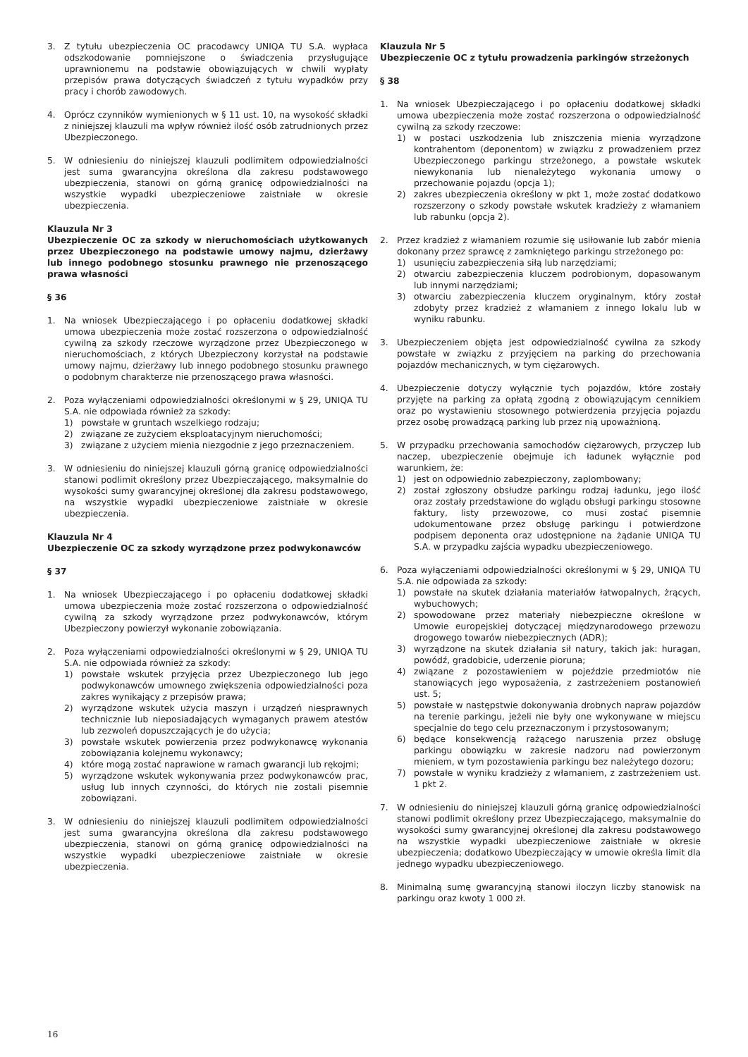3. Z tytułu ubezpieczenia OC pracodawcy UNIQA TU S.A. wypłaca odszkodowanie pomniejszone o świadczenia przysługujące uprawnionemu na podstawie obowiązujących w chwili wypłaty przepisów prawa dotyczących świadczeń z tytułu wypadków przy pracy i chorób zawodowych.
4. Oprócz czynników wymienionych w § 11 ust. 10, na wysokość składki z niniejszej klauzuli ma wpływ również ilość osób zatrudnionych przez Ubezpieczonego.
5. W odniesieniu do niniejszej klauzuli podlimitem odpowiedzialności jest suma gwarancyjna określona dla zakresu podstawowego ubezpieczenia, stanowi on górną granicę odpowiedzialności na wszystkie wypadki ubezpieczeniowe zaistniałe w okresie ubezpieczenia.
Klauzula Nr 3
Ubezpieczenie OC za szkody w nieruchomościach użytkowanych przez Ubezpieczonego na podstawie umowy najmu, dzierżawy lub innego podobnego stosunku prawnego nie przenoszącego prawa własności
§ 36
1. Na wniosek Ubezpieczającego i po opłaceniu dodatkowej składki umowa ubezpieczenia może zostać rozszerzona o odpowiedzialność cywilną za szkody rzeczowe wyrządzone przez Ubezpieczonego w nieruchomościach, z których Ubezpieczony korzystał na podstawie umowy najmu, dzierżawy lub innego podobnego stosunku prawnego o podobnym charakterze nie przenoszącego prawa własności.
2. Poza wyłączeniami odpowiedzialności określonymi w § 29, UNIQA TU S.A. nie odpowiada również za szkody:
1) powstałe w gruntach wszelkiego rodzaju;
2) związane ze zużyciem eksploatacyjnym nieruchomości;
3) związane z użyciem mienia niezgodnie z jego przeznaczeniem.
3. W odniesieniu do niniejszej klauzuli górną granicę odpowiedzialności stanowi podlimit określony przez Ubezpieczającego, maksymalnie do wysokości sumy gwarancyjnej określonej dla zakresu podstawowego, na wszystkie wypadki ubezpieczeniowe zaistniałe w okresie ubezpieczenia.
Klauzula Nr 4
Ubezpieczenie OC za szkody wyrządzone przez podwykonawców
§ 37
1. Na wniosek Ubezpieczającego i po opłaceniu dodatkowej składki umowa ubezpieczenia może zostać rozszerzona o odpowiedzialność cywilną za szkody wyrządzone przez podwykonawców, którym Ubezpieczony powierzył wykonanie zobowiązania.
2. Poza wyłączeniami odpowiedzialności określonymi w § 29, UNIQA TU S.A. nie odpowiada również za szkody:
1) powstałe wskutek przyjęcia przez Ubezpieczonego lub jego podwykonawców umownego zwiększenia odpowiedzialności poza zakres wynikający z przepisów prawa;
2) wyrządzone wskutek użycia maszyn i urządzeń niesprawnych technicznie lub nieposiadających wymaganych prawem atestów lub zezwoleń dopuszczających je do użycia;
3) powstałe wskutek powierzenia przez podwykonawcę wykonania zobowiązania kolejnemu wykonawcy;
4) które mogą zostać naprawione w ramach gwarancji lub rękojmi;
5) wyrządzone wskutek wykonywania przez podwykonawców prac, usług lub innych czynności, do których nie zostali pisemnie zobowiązani.
3. W odniesieniu do niniejszej klauzuli podlimitem odpowiedzialności jest suma gwarancyjna określona dla zakresu podstawowego ubezpieczenia, stanowi on górną granicę odpowiedzialności na wszystkie wypadki ubezpieczeniowe zaistniałe w okresie ubezpieczenia.
Klauzula Nr 5
Ubezpieczenie OC z tytułu prowadzenia parkingów strzeżonych
§ 38
1. Na wniosek Ubezpieczającego i po opłaceniu dodatkowej składki umowa ubezpieczenia może zostać rozszerzona o odpowiedzialność cywilną za szkody rzeczowe:
1) w postaci uszkodzenia lub zniszczenia mienia wyrządzone kontrahentom (deponentom) w związku z prowadzeniem przez Ubezpieczonego parkingu strzeżonego, a powstałe wskutek niewykonania lub nienależytego wykonania umowy o przechowanie pojazdu (opcja 1);
2) zakres ubezpieczenia określony w pkt 1, może zostać dodatkowo rozszerzony o szkody powstałe wskutek kradzieży z włamaniem lub rabunku (opcja 2).
2. Przez kradzież z włamaniem rozumie się usiłowanie lub zabór mienia dokonany przez sprawcę z zamkniętego parkingu strzeżonego po:
1) usunięciu zabezpieczenia siłą lub narzędziami;
2) otwarciu zabezpieczenia kluczem podrobionym, dopasowanym lub innymi narzędziami;
3) otwarciu zabezpieczenia kluczem oryginalnym, który został zdobyty przez kradzież z włamaniem z innego lokalu lub w wyniku rabunku.
3. Ubezpieczeniem objęta jest odpowiedzialność cywilna za szkody powstałe w związku z przyjęciem na parking do przechowania pojazdów mechanicznych, w tym ciężarowych.
4. Ubezpieczenie dotyczy wyłącznie tych pojazdów, które zostały przyjęte na parking za opłatą zgodną z obowiązującym cennikiem oraz po wystawieniu stosownego potwierdzenia przyjęcia pojazdu przez osobę prowadzącą parking lub przez nią upoważnioną.
5. W przypadku przechowania samochodów ciężarowych, przyczep lub naczep, ubezpieczenie obejmuje ich ładunek wyłącznie pod warunkiem, że:
1) jest on odpowiednio zabezpieczony, zaplombowany;
2) został zgłoszony obsłudze parkingu rodzaj ładunku, jego ilość oraz zostały przedstawione do wglądu obsługi parkingu stosowne faktury, listy przewozowe, co musi zostać pisemnie udokumentowane przez obsługę parkingu i potwierdzone podpisem deponenta oraz udostępnione na żądanie UNIQA TU S.A. w przypadku zajścia wypadku ubezpieczeniowego.
6. Poza wyłączeniami odpowiedzialności określonymi w § 29, UNIQA TU S.A. nie odpowiada za szkody:
1) powstałe na skutek działania materiałów łatwopalnych, żrących, wybuchowych;
2) spowodowane przez materiały niebezpieczne określone w Umowie europejskiej dotyczącej międzynarodowego przewozu drogowego towarów niebezpiecznych (ADR);
3) wyrządzone na skutek działania sił natury, takich jak: huragan, powódź, gradobicie, uderzenie pioruna;
4) związane z pozostawieniem w pojeździe przedmiotów nie stanowiących jego wyposażenia, z zastrzeżeniem postanowień ust. 5;
5) powstałe w następstwie dokonywania drobnych napraw pojazdów na terenie parkingu, jeżeli nie były one wykonywane w miejscu specjalnie do tego celu przeznaczonym i przystosowanym;
6) będące konsekwencją rażącego naruszenia przez obsługę parkingu obowiązku w zakresie nadzoru nad powierzonym mieniem, w tym pozostawienia parkingu bez należytego dozoru;
7) powstałe w wyniku kradzieży z włamaniem, z zastrzeżeniem ust. 1 pkt 2.
7. W odniesieniu do niniejszej klauzuli górną granicę odpowiedzialności stanowi podlimit określony przez Ubezpieczającego, maksymalnie do wysokości sumy gwarancyjnej określonej dla zakresu podstawowego na wszystkie wypadki ubezpieczeniowe zaistniałe w okresie ubezpieczenia; dodatkowo Ubezpieczający w umowie określa limit dla jednego wypadku ubezpieczeniowego.
8. Minimalną sumę gwarancyjną stanowi iloczyn liczby stanowisk na parkingu oraz kwoty 1 000 zł.
16